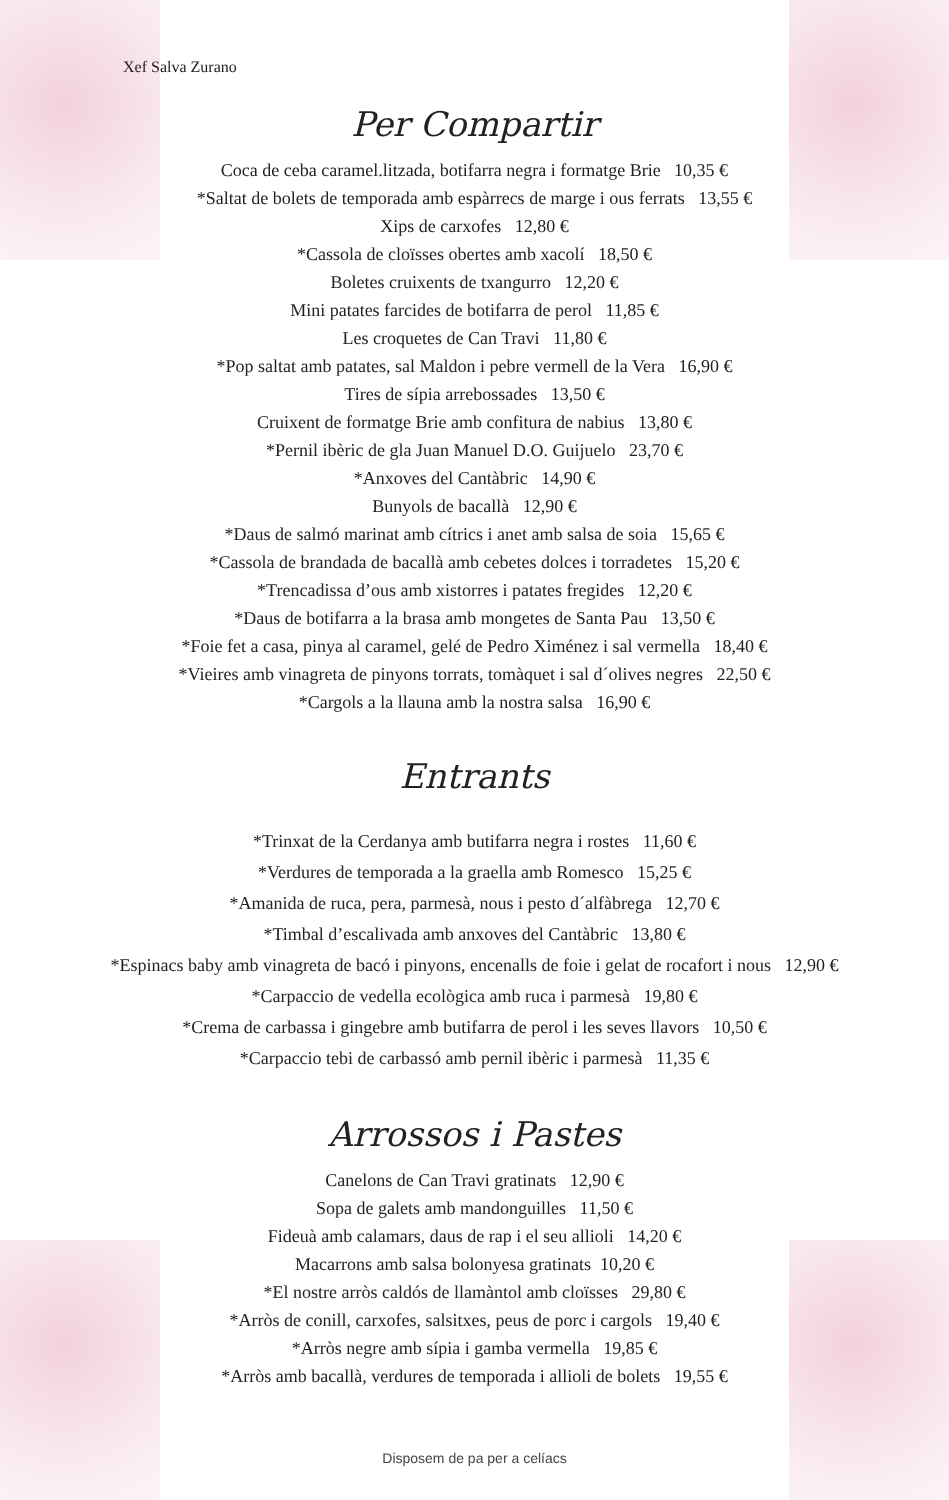Xef Salva Zurano
Per Compartir
Coca de ceba caramel.litzada, botifarra negra i formatge Brie 10,35 €
*Saltat de bolets de temporada amb espàrrecs de marge i ous ferrats 13,55 €
Xips de carxofes 12,80 €
*Cassola de cloïsses obertes amb xacolí 18,50 €
Boletes cruixents de txangurro 12,20 €
Mini patates farcides de botifarra de perol 11,85 €
Les croquetes de Can Travi 11,80 €
*Pop saltat amb patates, sal Maldon i pebre vermell de la Vera 16,90 €
Tires de sípia arrebossades 13,50 €
Cruixent de formatge Brie amb confitura de nabius 13,80 €
*Pernil ibèric de gla Juan Manuel D.O. Guijuelo 23,70 €
*Anxoves del Cantàbric 14,90 €
Bunyols de bacallà 12,90 €
*Daus de salmó marinat amb cítrics i anet amb salsa de soia 15,65 €
*Cassola de brandada de bacallà amb cebetes dolces i torradetes 15,20 €
*Trencadissa d’ous amb xistorres i patates fregides 12,20 €
*Daus de botifarra a la brasa amb mongetes de Santa Pau 13,50 €
*Foie fet a casa, pinya al caramel, gelé de Pedro Ximénez i sal vermella 18,40 €
*Vieires amb vinagreta de pinyons torrats, tomàquet i sal d´olives negres 22,50 €
*Cargols a la llauna amb la nostra salsa 16,90 €
Entrants
*Trinxat de la Cerdanya amb butifarra negra i rostes 11,60 €
*Verdures de temporada a la graella amb Romesco 15,25 €
*Amanida de ruca, pera, parmesà, nous i pesto d´alfàbrega 12,70 €
*Timbal d’escalivada amb anxoves del Cantàbric 13,80 €
*Espinacs baby amb vinagreta de bacó i pinyons, encenalls de foie i gelat de rocafort i nous 12,90 €
*Carpaccio de vedella ecològica amb ruca i parmesà 19,80 €
*Crema de carbassa i gingebre amb butifarra de perol i les seves llavors 10,50 €
*Carpaccio tebi de carbassó amb pernil ibèric i parmesà 11,35 €
Arrossos i Pastes
Canelons de Can Travi gratinats 12,90 €
Sopa de galets amb mandonguilles 11,50 €
Fideuà amb calamars, daus de rap i el seu allioli 14,20 €
Macarrons amb salsa bolonyesa gratinats 10,20 €
*El nostre arròs caldós de llamàntol amb cloïsses 29,80 €
*Arròs de conill, carxofes, salsitxes, peus de porc i cargols 19,40 €
*Arròs negre amb sípia i gamba vermella 19,85 €
*Arròs amb bacallà, verdures de temporada i allioli de bolets 19,55 €
Disposem de pa per a celíacs